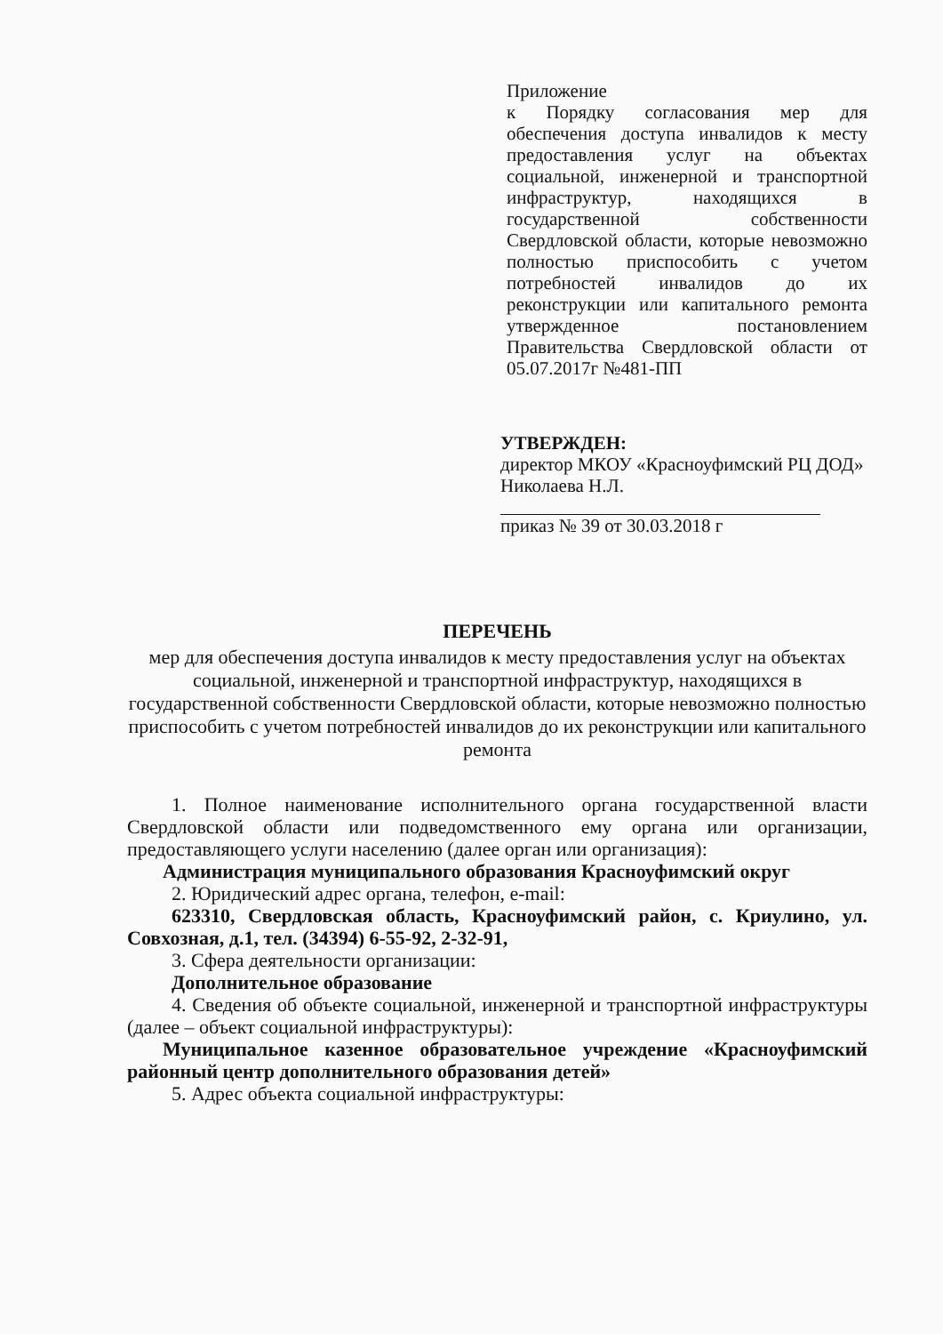Приложение
к Порядку согласования мер для обеспечения доступа инвалидов к месту предоставления услуг на объектах социальной, инженерной и транспортной инфраструктур, находящихся в государственной собственности Свердловской области, которые невозможно полностью приспособить с учетом потребностей инвалидов до их реконструкции или капитального ремонта утвержденное постановлением Правительства Свердловской области от 05.07.2017г №481-ПП
УТВЕРЖДЕН:
директор МКОУ «Красноуфимский РЦ ДОД» Николаева Н.Л.
приказ № 39 от 30.03.2018 г
ПЕРЕЧЕНЬ
мер для обеспечения доступа инвалидов к месту предоставления услуг на объектах социальной, инженерной и транспортной инфраструктур, находящихся в государственной собственности Свердловской области, которые невозможно полностью приспособить с учетом потребностей инвалидов до их реконструкции или капитального ремонта
1. Полное наименование исполнительного органа государственной власти Свердловской области или подведомственного ему органа или организации, предоставляющего услуги населению (далее орган или организация):
Администрация муниципального образования Красноуфимский округ
2. Юридический адрес органа, телефон, e-mail:
623310, Свердловская область, Красноуфимский район, с. Криулино, ул. Совхозная, д.1, тел. (34394) 6-55-92, 2-32-91,
3. Сфера деятельности организации:
Дополнительное образование
4. Сведения об объекте социальной, инженерной и транспортной инфраструктуры (далее – объект социальной инфраструктуры):
Муниципальное казенное образовательное учреждение «Красноуфимский районный центр дополнительного образования детей»
5. Адрес объекта социальной инфраструктуры: